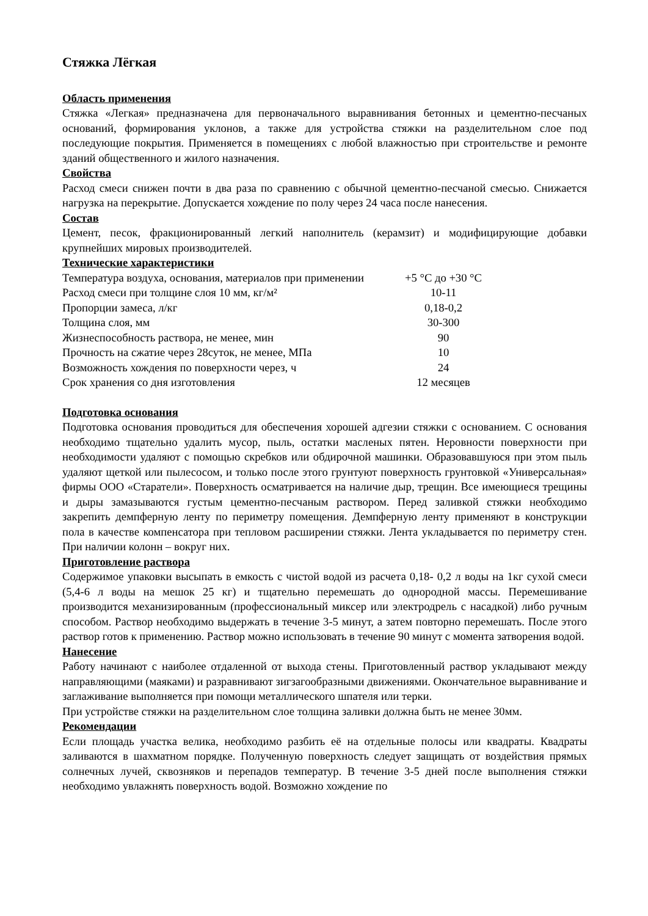Стяжка Лёгкая
Область применения
Стяжка «Легкая» предназначена для первоначального выравнивания бетонных и цементно-песчаных оснований, формирования уклонов, а также для устройства стяжки на разделительном слое под последующие покрытия. Применяется в помещениях с любой влажностью при строительстве и ремонте зданий общественного и жилого назначения.
Свойства
Расход смеси снижен почти в два раза по сравнению с обычной цементно-песчаной смесью. Снижается нагрузка на перекрытие. Допускается хождение по полу через 24 часа после нанесения.
Состав
Цемент, песок, фракционированный легкий наполнитель (керамзит) и модифицирующие добавки крупнейших мировых производителей.
Технические характеристики
| Температура воздуха, основания, материалов при применении | +5 °С до +30 °С |
| Расход смеси при толщине слоя 10 мм, кг/м² | 10-11 |
| Пропорции замеса, л/кг | 0,18-0,2 |
| Толщина слоя, мм | 30-300 |
| Жизнеспособность раствора, не менее, мин | 90 |
| Прочность на сжатие через 28суток, не менее, МПа | 10 |
| Возможность хождения по поверхности через, ч | 24 |
| Срок хранения со дня изготовления | 12 месяцев |
Подготовка основания
Подготовка основания проводиться для обеспечения хорошей адгезии стяжки с основанием. С основания необходимо тщательно удалить мусор, пыль, остатки масленых пятен. Неровности поверхности при необходимости удаляют с помощью скребков или обдирочной машинки. Образовавшуюся при этом пыль удаляют щеткой или пылесосом, и только после этого грунтуют поверхность грунтовкой «Универсальная» фирмы ООО «Старатели». Поверхность осматривается на наличие дыр, трещин. Все имеющиеся трещины и дыры замазываются густым цементно-песчаным раствором. Перед заливкой стяжки необходимо закрепить демпферную ленту по периметру помещения. Демпферную ленту применяют в конструкции пола в качестве компенсатора при тепловом расширении стяжки. Лента укладывается по периметру стен. При наличии колонн – вокруг них.
Приготовление раствора
Содержимое упаковки высыпать в емкость с чистой водой из расчета 0,18- 0,2 л воды на 1кг сухой смеси (5,4-6 л воды на мешок 25 кг) и тщательно перемешать до однородной массы. Перемешивание производится механизированным (профессиональный миксер или электродрель с насадкой) либо ручным способом. Раствор необходимо выдержать в течение 3-5 минут, а затем повторно перемешать. После этого раствор готов к применению. Раствор можно использовать в течение 90 минут с момента затворения водой.
Нанесение
Работу начинают с наиболее отдаленной от выхода стены. Приготовленный раствор укладывают между направляющими (маяками) и разравнивают зигзагообразными движениями. Окончательное выравнивание и заглаживание выполняется при помощи металлического шпателя или терки.
При устройстве стяжки на разделительном слое толщина заливки должна быть не менее 30мм.
Рекомендации
Если площадь участка велика, необходимо разбить её на отдельные полосы или квадраты. Квадраты заливаются в шахматном порядке. Полученную поверхность следует защищать от воздействия прямых солнечных лучей, сквозняков и перепадов температур. В течение 3-5 дней после выполнения стяжки необходимо увлажнять поверхность водой. Возможно хождение по